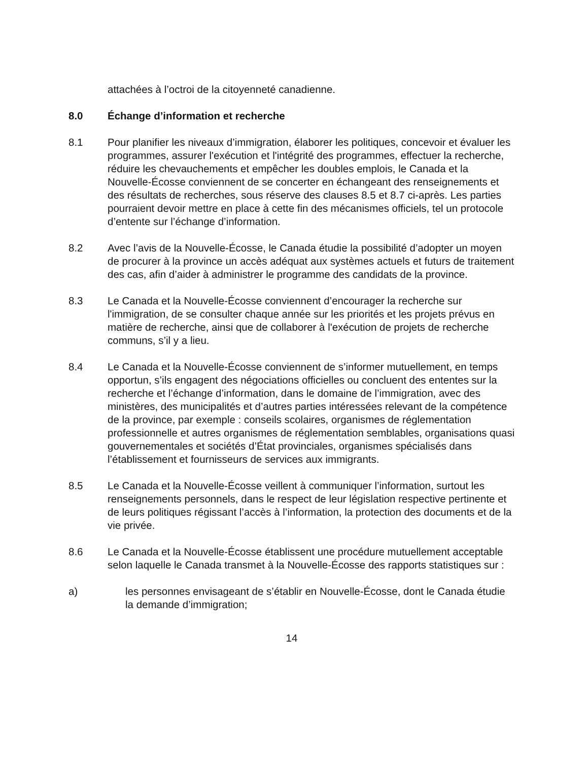attachées à l’octroi de la citoyenneté canadienne.
8.0 Échange d’information et recherche
8.1 Pour planifier les niveaux d’immigration, élaborer les politiques, concevoir et évaluer les programmes, assurer l'exécution et l'intégrité des programmes, effectuer la recherche, réduire les chevauchements et empêcher les doubles emplois, le Canada et la Nouvelle-Écosse conviennent de se concerter en échangeant des renseignements et des résultats de recherches, sous réserve des clauses 8.5 et 8.7 ci-après. Les parties pourraient devoir mettre en place à cette fin des mécanismes officiels, tel un protocole d’entente sur l’échange d’information.
8.2 Avec l’avis de la Nouvelle-Écosse, le Canada étudie la possibilité d’adopter un moyen de procurer à la province un accès adéquat aux systèmes actuels et futurs de traitement des cas, afin d’aider à administrer le programme des candidats de la province.
8.3 Le Canada et la Nouvelle-Écosse conviennent d’encourager la recherche sur l'immigration, de se consulter chaque année sur les priorités et les projets prévus en matière de recherche, ainsi que de collaborer à l'exécution de projets de recherche communs, s’il y a lieu.
8.4 Le Canada et la Nouvelle-Écosse conviennent de s’informer mutuellement, en temps opportun, s’ils engagent des négociations officielles ou concluent des ententes sur la recherche et l’échange d’information, dans le domaine de l’immigration, avec des ministères, des municipalités et d’autres parties intéressées relevant de la compétence de la province, par exemple : conseils scolaires, organismes de réglementation professionnelle et autres organismes de réglementation semblables, organisations quasi gouvernementales et sociétés d’État provinciales, organismes spécialisés dans l’établissement et fournisseurs de services aux immigrants.
8.5 Le Canada et la Nouvelle-Écosse veillent à communiquer l’information, surtout les renseignements personnels, dans le respect de leur législation respective pertinente et de leurs politiques régissant l’accès à l’information, la protection des documents et de la vie privée.
8.6 Le Canada et la Nouvelle-Écosse établissent une procédure mutuellement acceptable selon laquelle le Canada transmet à la Nouvelle-Écosse des rapports statistiques sur :
a) les personnes envisageant de s’établir en Nouvelle-Écosse, dont le Canada étudie la demande d’immigration;
14